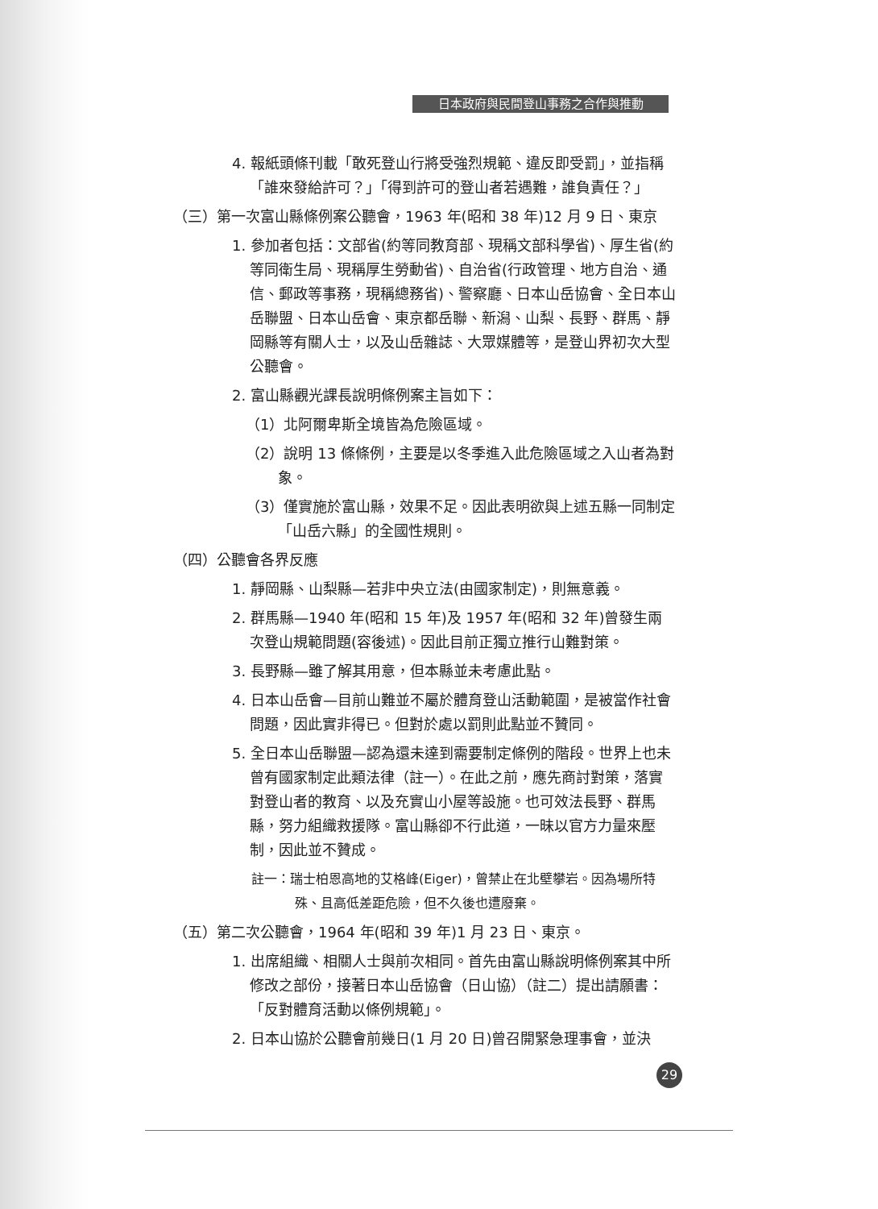日本政府與民間登山事務之合作與推動
4. 報紙頭條刊載「敢死登山行將受強烈規範、違反即受罰」，並指稱「誰來發給許可？」「得到許可的登山者若遇難，誰負責任？」
（三）第一次富山縣條例案公聽會，1963 年(昭和 38 年)12 月 9 日、東京
1. 參加者包括：文部省(約等同教育部、現稱文部科學省)、厚生省(約等同衛生局、現稱厚生勞動省)、自治省(行政管理、地方自治、通信、郵政等事務，現稱總務省)、警察廳、日本山岳協會、全日本山岳聯盟、日本山岳會、東京都岳聯、新潟、山梨、長野、群馬、靜岡縣等有關人士，以及山岳雜誌、大眾媒體等，是登山界初次大型公聽會。
2. 富山縣觀光課長說明條例案主旨如下：
（1）北阿爾卑斯全境皆為危險區域。
（2）說明 13 條條例，主要是以冬季進入此危險區域之入山者為對象。
（3）僅實施於富山縣，效果不足。因此表明欲與上述五縣一同制定「山岳六縣」的全國性規則。
（四）公聽會各界反應
1. 靜岡縣、山梨縣—若非中央立法(由國家制定)，則無意義。
2. 群馬縣—1940 年(昭和 15 年)及 1957 年(昭和 32 年)曾發生兩次登山規範問題(容後述)。因此目前正獨立推行山難對策。
3. 長野縣—雖了解其用意，但本縣並未考慮此點。
4. 日本山岳會—目前山難並不屬於體育登山活動範圍，是被當作社會問題，因此實非得已。但對於處以罰則此點並不贊同。
5. 全日本山岳聯盟—認為還未達到需要制定條例的階段。世界上也未曾有國家制定此類法律（註一）。在此之前，應先商討對策，落實對登山者的教育、以及充實山小屋等設施。也可效法長野、群馬縣，努力組織救援隊。富山縣卻不行此道，一昧以官方力量來壓制，因此並不贊成。
註一：瑞士柏恩高地的艾格峰(Eiger)，曾禁止在北壁攀岩。因為場所特殊、且高低差距危險，但不久後也遭廢棄。
（五）第二次公聽會，1964 年(昭和 39 年)1 月 23 日、東京。
1. 出席組織、相關人士與前次相同。首先由富山縣說明條例案其中所修改之部份，接著日本山岳協會（日山協）（註二）提出請願書：「反對體育活動以條例規範」。
2. 日本山協於公聽會前幾日(1 月 20 日)曾召開緊急理事會，並決
29